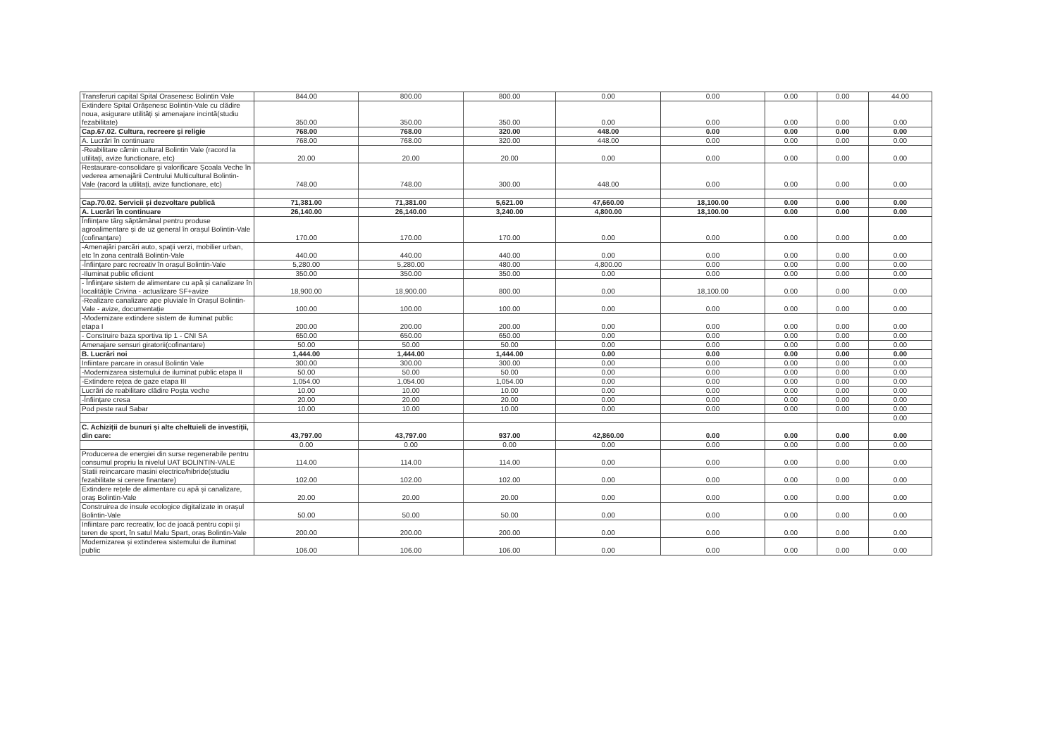| Transferuri capital Spital Orasenesc Bolintin Vale | 844.00 | 800.00 | 800.00 | 0.00 | 0.00 | 0.00 | 0.00 | 44.00 |
| Extindere Spital Orășenesc Bolintin-Vale cu clădire noua, asigurare utilități și amenajare incintă(studiu fezabilitate) | 350.00 | 350.00 | 350.00 | 0.00 | 0.00 | 0.00 | 0.00 | 0.00 |
| Cap.67.02. Cultura, recreere și religie | 768.00 | 768.00 | 320.00 | 448.00 | 0.00 | 0.00 | 0.00 | 0.00 |
| A. Lucrări în continuare | 768.00 | 768.00 | 320.00 | 448.00 | 0.00 | 0.00 | 0.00 | 0.00 |
| -Reabilitare cămin cultural Bolintin Vale (racord la utilitați, avize functionare, etc) | 20.00 | 20.00 | 20.00 | 0.00 | 0.00 | 0.00 | 0.00 | 0.00 |
| Restaurare-consolidare și valorificare Școala Veche în vederea amenajării Centrului Multicultural Bolintin-Vale (racord la utilitați, avize functionare, etc) | 748.00 | 748.00 | 300.00 | 448.00 | 0.00 | 0.00 | 0.00 | 0.00 |
| Cap.70.02. Servicii și dezvoltare publică | 71,381.00 | 71,381.00 | 5,621.00 | 47,660.00 | 18,100.00 | 0.00 | 0.00 | 0.00 |
| A. Lucrări în continuare | 26,140.00 | 26,140.00 | 3,240.00 | 4,800.00 | 18,100.00 | 0.00 | 0.00 | 0.00 |
| Înființare târg săptămânal pentru produse agroalimentare și de uz general în orașul Bolintin-Vale (cofinanțare) | 170.00 | 170.00 | 170.00 | 0.00 | 0.00 | 0.00 | 0.00 | 0.00 |
| -Amenajări parcări auto, spații verzi, mobilier urban, etc în zona centrală Bolintin-Vale | 440.00 | 440.00 | 440.00 | 0.00 | 0.00 | 0.00 | 0.00 | 0.00 |
| -Înființare parc recreativ în orașul Bolintin-Vale | 5,280.00 | 5,280.00 | 480.00 | 4,800.00 | 0.00 | 0.00 | 0.00 | 0.00 |
| -Iluminat public eficient | 350.00 | 350.00 | 350.00 | 0.00 | 0.00 | 0.00 | 0.00 | 0.00 |
| - Înființare sistem de alimentare cu apă și canalizare în localitățile Crivina - actualizare SF+avize | 18,900.00 | 18,900.00 | 800.00 | 0.00 | 18,100.00 | 0.00 | 0.00 | 0.00 |
| -Realizare canalizare ape pluviale în Orașul Bolintin-Vale - avize, documentație | 100.00 | 100.00 | 100.00 | 0.00 | 0.00 | 0.00 | 0.00 | 0.00 |
| -Modernizare extindere sistem de iluminat public etapa I | 200.00 | 200.00 | 200.00 | 0.00 | 0.00 | 0.00 | 0.00 | 0.00 |
| - Construire baza sportiva tip 1 - CNI SA | 650.00 | 650.00 | 650.00 | 0.00 | 0.00 | 0.00 | 0.00 | 0.00 |
| Amenajare sensuri giratorii(cofinantare) | 50.00 | 50.00 | 50.00 | 0.00 | 0.00 | 0.00 | 0.00 | 0.00 |
| B. Lucrări noi | 1,444.00 | 1,444.00 | 1,444.00 | 0.00 | 0.00 | 0.00 | 0.00 | 0.00 |
| Infiintare parcare in orasul Bolintin Vale | 300.00 | 300.00 | 300.00 | 0.00 | 0.00 | 0.00 | 0.00 | 0.00 |
| -Modernizarea sistemului de iluminat public etapa II | 50.00 | 50.00 | 50.00 | 0.00 | 0.00 | 0.00 | 0.00 | 0.00 |
| -Extindere rețea de gaze etapa III | 1,054.00 | 1,054.00 | 1,054.00 | 0.00 | 0.00 | 0.00 | 0.00 | 0.00 |
| Lucrări de reabilitare clădire Poșta veche | 10.00 | 10.00 | 10.00 | 0.00 | 0.00 | 0.00 | 0.00 | 0.00 |
| -Înființare cresa | 20.00 | 20.00 | 20.00 | 0.00 | 0.00 | 0.00 | 0.00 | 0.00 |
| Pod peste raul Sabar | 10.00 | 10.00 | 10.00 | 0.00 | 0.00 | 0.00 | 0.00 | 0.00 |
| | | | | | | | | 0.00 |
| C. Achiziții de bunuri și alte cheltuieli de investiții, din care: | 43,797.00 | 43,797.00 | 937.00 | 42,860.00 | 0.00 | 0.00 | 0.00 | 0.00 |
| | 0.00 | 0.00 | 0.00 | 0.00 | 0.00 | 0.00 | 0.00 | 0.00 |
| Producerea de energiei din surse regenerabile pentru consumul propriu la nivelul UAT BOLINTIN-VALE | 114.00 | 114.00 | 114.00 | 0.00 | 0.00 | 0.00 | 0.00 | 0.00 |
| Statii reincarcare masini electrice/hibride(studiu fezabilitate si cerere finantare) | 102.00 | 102.00 | 102.00 | 0.00 | 0.00 | 0.00 | 0.00 | 0.00 |
| Extindere rețele de alimentare cu apă și canalizare, oraș Bolintin-Vale | 20.00 | 20.00 | 20.00 | 0.00 | 0.00 | 0.00 | 0.00 | 0.00 |
| Construirea de insule ecologice digitalizate in orașul Bolintin-Vale | 50.00 | 50.00 | 50.00 | 0.00 | 0.00 | 0.00 | 0.00 | 0.00 |
| Infiintare parc recreativ, loc de joacă pentru copii și teren de sport, în satul Malu Spart, oraș Bolintin-Vale | 200.00 | 200.00 | 200.00 | 0.00 | 0.00 | 0.00 | 0.00 | 0.00 |
| Modernizarea și extinderea sistemului de iluminat public | 106.00 | 106.00 | 106.00 | 0.00 | 0.00 | 0.00 | 0.00 | 0.00 |